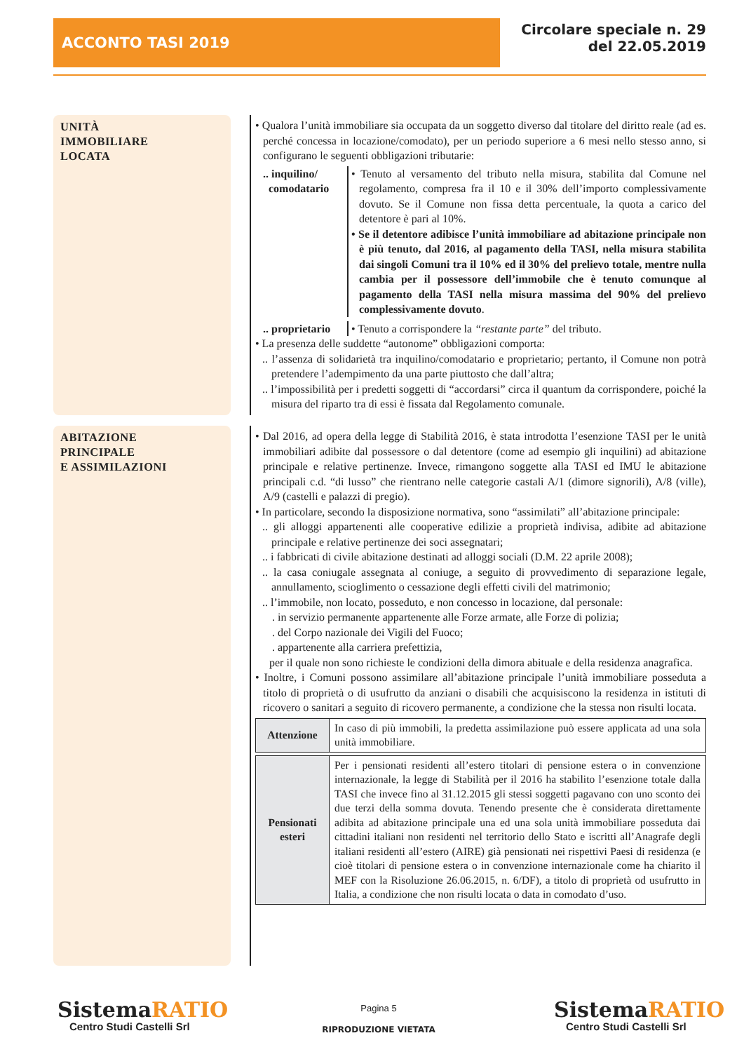ACCONTO TASI 2019
Circolare speciale n. 29
del 22.05.2019
UNITÀ
IMMOBILIARE
LOCATA
• Qualora l’unità immobiliare sia occupata da un soggetto diverso dal titolare del diritto reale (ad es. perché concessa in locazione/comodato), per un periodo superiore a 6 mesi nello stesso anno, si configurano le seguenti obbligazioni tributarie:
.. inquilino/
comodatario
• Tenuto al versamento del tributo nella misura, stabilita dal Comune nel regolamento, compresa fra il 10 e il 30% dell’importo complessivamente dovuto. Se il Comune non fissa detta percentuale, la quota a carico del detentore è pari al 10%.
• Se il detentore adibisce l’unità immobiliare ad abitazione principale non è più tenuto, dal 2016, al pagamento della TASI, nella misura stabilita dai singoli Comuni tra il 10% ed il 30% del prelievo totale, mentre nulla cambia per il possessore dell’immobile che è tenuto comunque al pagamento della TASI nella misura massima del 90% del prelievo complessivamente dovuto.
.. proprietario
• Tenuto a corrispondere la “restante parte” del tributo.
• La presenza delle suddette “autonome” obbligazioni comporta:
.. l’assenza di solidarietà tra inquilino/comodatario e proprietario; pertanto, il Comune non potrà pretendere l’adempimento da una parte piuttosto che dall’altra;
.. l’impossibilità per i predetti soggetti di “accordarsi” circa il quantum da corrispondere, poiché la misura del riparto tra di essi è fissata dal Regolamento comunale.
ABITAZIONE
PRINCIPALE
E ASSIMILAZIONI
• Dal 2016, ad opera della legge di Stabilità 2016, è stata introdotta l’esenzione TASI per le unità immobiliari adibite dal possessore o dal detentore (come ad esempio gli inquilini) ad abitazione principale e relative pertinenze. Invece, rimangono soggette alla TASI ed IMU le abitazione principali c.d. “di lusso” che rientrano nelle categorie castali A/1 (dimore signorili), A/8 (ville), A/9 (castelli e palazzi di pregio).
• In particolare, secondo la disposizione normativa, sono “assimilati” all’abitazione principale:
.. gli alloggi appartenenti alle cooperative edilizie a proprietà indivisa, adibite ad abitazione principale e relative pertinenze dei soci assegnatari;
.. i fabbricati di civile abitazione destinati ad alloggi sociali (D.M. 22 aprile 2008);
.. la casa coniugale assegnata al coniuge, a seguito di provvedimento di separazione legale, annullamento, scioglimento o cessazione degli effetti civili del matrimonio;
.. l’immobile, non locato, posseduto, e non concesso in locazione, dal personale:
. in servizio permanente appartenente alle Forze armate, alle Forze di polizia;
. del Corpo nazionale dei Vigili del Fuoco;
. appartenente alla carriera prefettizia,
per il quale non sono richieste le condizioni della dimora abituale e della residenza anagrafica.
• Inoltre, i Comuni possono assimilare all’abitazione principale l’unità immobiliare posseduta a titolo di proprietà o di usufrutto da anziani o disabili che acquisiscono la residenza in istituti di ricovero o sanitari a seguito di ricovero permanente, a condizione che la stessa non risulti locata.
| Attenzione | In caso di più immobili, la predetta assimilazione può essere applicata ad una sola unità immobiliare. |
| Pensionati esteri | Per i pensionati residenti all’estero titolari di pensione estera o in convenzione internazionale, la legge di Stabilità per il 2016 ha stabilito l’esenzione totale dalla TASI che invece fino al 31.12.2015 gli stessi soggetti pagavano con uno sconto dei due terzi della somma dovuta. Tenendo presente che è considerata direttamente adibita ad abitazione principale una ed una sola unità immobiliare posseduta dai cittadini italiani non residenti nel territorio dello Stato e iscritti all’Anagrafe degli italiani residenti all’estero (AIRE) già pensionati nei rispettivi Paesi di residenza (e cioè titolari di pensione estera o in convenzione internazionale come ha chiarito il MEF con la Risoluzione 26.06.2015, n. 6/DF), a titolo di proprietà od usufrutto in Italia, a condizione che non risulti locata o data in comodato d’uso. |
SistemaRATIO
Centro Studi Castelli Srl
Pagina 5
RIPRODUZIONE VIETATA
SistemaRATIO
Centro Studi Castelli Srl